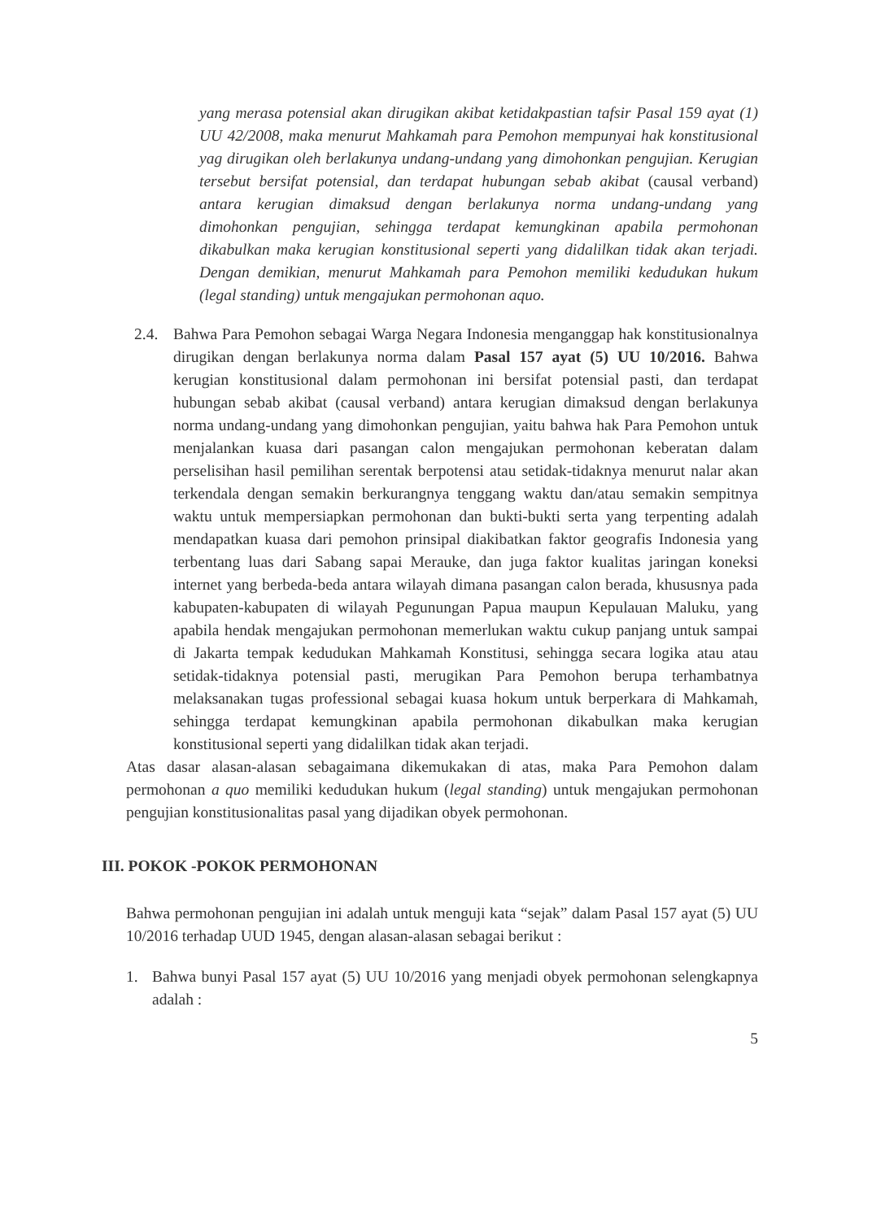yang merasa potensial akan dirugikan akibat ketidakpastian tafsir Pasal 159 ayat (1) UU 42/2008, maka menurut Mahkamah para Pemohon mempunyai hak konstitusional yag dirugikan oleh berlakunya undang-undang yang dimohonkan pengujian. Kerugian tersebut bersifat potensial, dan terdapat hubungan sebab akibat (causal verband) antara kerugian dimaksud dengan berlakunya norma undang-undang yang dimohonkan pengujian, sehingga terdapat kemungkinan apabila permohonan dikabulkan maka kerugian konstitusional seperti yang didalilkan tidak akan terjadi. Dengan demikian, menurut Mahkamah para Pemohon memiliki kedudukan hukum (legal standing) untuk mengajukan permohonan aquo.
2.4. Bahwa Para Pemohon sebagai Warga Negara Indonesia menganggap hak konstitusionalnya dirugikan dengan berlakunya norma dalam Pasal 157 ayat (5) UU 10/2016. Bahwa kerugian konstitusional dalam permohonan ini bersifat potensial pasti, dan terdapat hubungan sebab akibat (causal verband) antara kerugian dimaksud dengan berlakunya norma undang-undang yang dimohonkan pengujian, yaitu bahwa hak Para Pemohon untuk menjalankan kuasa dari pasangan calon mengajukan permohonan keberatan dalam perselisihan hasil pemilihan serentak berpotensi atau setidak-tidaknya menurut nalar akan terkendala dengan semakin berkurangnya tenggang waktu dan/atau semakin sempitnya waktu untuk mempersiapkan permohonan dan bukti-bukti serta yang terpenting adalah mendapatkan kuasa dari pemohon prinsipal diakibatkan faktor geografis Indonesia yang terbentang luas dari Sabang sapai Merauke, dan juga faktor kualitas jaringan koneksi internet yang berbeda-beda antara wilayah dimana pasangan calon berada, khususnya pada kabupaten-kabupaten di wilayah Pegunungan Papua maupun Kepulauan Maluku, yang apabila hendak mengajukan permohonan memerlukan waktu cukup panjang untuk sampai di Jakarta tempak kedudukan Mahkamah Konstitusi, sehingga secara logika atau atau setidak-tidaknya potensial pasti, merugikan Para Pemohon berupa terhambatnya melaksanakan tugas professional sebagai kuasa hokum untuk berperkara di Mahkamah, sehingga terdapat kemungkinan apabila permohonan dikabulkan maka kerugian konstitusional seperti yang didalilkan tidak akan terjadi.
Atas dasar alasan-alasan sebagaimana dikemukakan di atas, maka Para Pemohon dalam permohonan a quo memiliki kedudukan hukum (legal standing) untuk mengajukan permohonan pengujian konstitusionalitas pasal yang dijadikan obyek permohonan.
III. POKOK -POKOK PERMOHONAN
Bahwa permohonan pengujian ini adalah untuk menguji kata “sejak” dalam Pasal 157 ayat (5) UU 10/2016 terhadap UUD 1945, dengan alasan-alasan sebagai berikut :
1. Bahwa bunyi Pasal 157 ayat (5) UU 10/2016 yang menjadi obyek permohonan selengkapnya adalah :
5